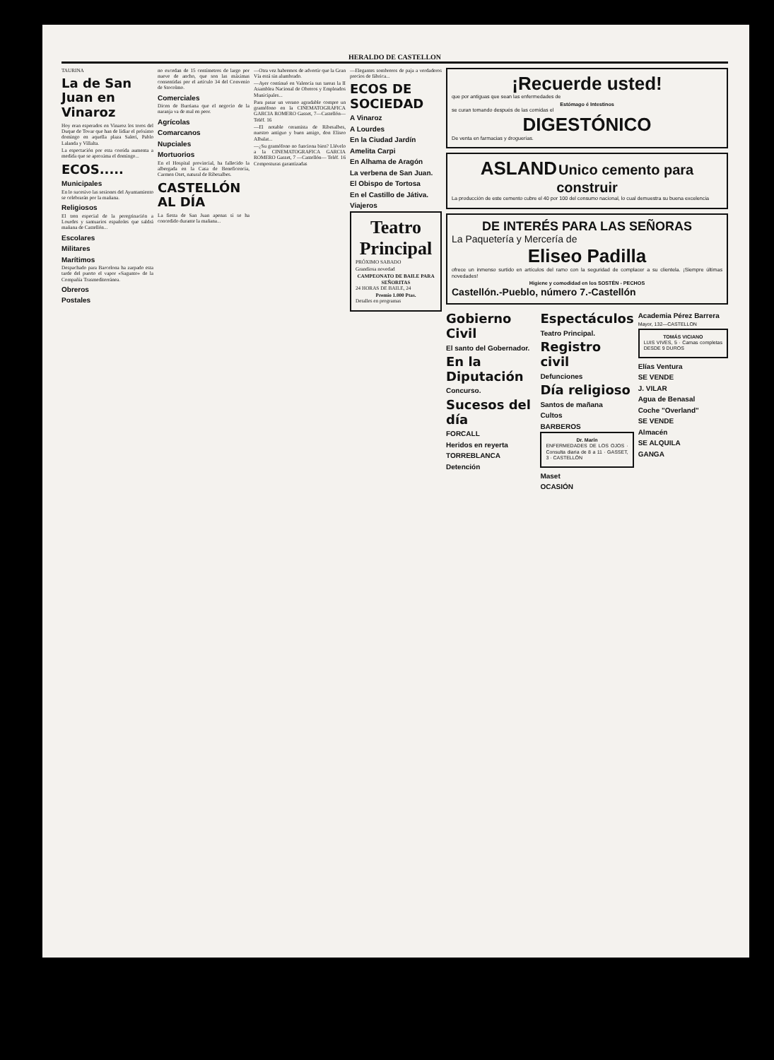HERALDO DE CASTELLON
TAURINA
La de San Juan en Vinaroz
Hoy eran esperados en Vinaroz los toros del Duque de Tovar que han de lidiar el próximo domingo en aquella plaza Saleri, Pablo Lalanda y Villalta.
La espectación por esta corrida aumenta a medida que se aproxima el domingo...
ECOS.....
Municipales
En lo sucesivo las sesiones del Ayuntamiento se celebrarán por la mañana.
Religiosos
El tren especial de la peregrinación a Lourdes y santuarios españoles que saldrá mañana de Castellón...
Escolares
Militares
Marítimos
Despachado para Barcelona ha zarpado esta tarde del puerto el vapor «Saguntο» de la Compañía Trasmediterránea.
Obreros
Postales
no excedan de 15 centímetros de largo por nueve de ancho, que son las máximas consentidas por el artículo 34 del Convenio de Stocolmo.
Comerciales
Dicen de Burriana que el negocio de la naranja va de mal en peor.
Agrícolas
Comarcanos
Nupciales
Mortuorios
En el Hospital provincial, ha fallecido la albergada en la Casa de Beneficencia, Carmen Oset, natural de Ribesalbes.
CASTELLÓN AL DÍA
La fiesta de San Juan apenas si se ha concedido durante la mañana...
—Otra vez habremos de advertir que la Gran Vía está sin alumbrado.
—Ayer continuó en Valencia sus tareas la II Asamblea Nacional de Obreros y Empleados Municipales...
Para pasar un verano agradable compre un gramófono en la CINEMATOGRAFICA GARCIA ROMERO Gasset, 7—Castellón—Teléf. 16
—El notable ceramista de Ribesalbes, nuestro antiguo y buen amigo, don Eliseo Albalat...
—¿Su gramófono no funciona bien? Llévelo a la CINEMATOGRAFICA GARCIA ROMERO Gasset, 7 —Castellón— Teléf. 16 Composturas garantizadas
—Elegantes sombreros de paja a verdaderos precios de fábrica...
ECOS DE SOCIEDAD
A Vinaroz
A Lourdes
En la Ciudad Jardín
Amelita Carpi
En Alhama de Aragón
La verbena de San Juan.
El Obispo de Tortosa
En el Castillo de Játiva.
Viajeros
Teatro Principal
PRÓXIMO SABADO
Grandiosa novedad
CAMPEONATO DE BAILE PARA SEÑORITAS
24 HORAS DE BAILE, 24
Premio 1.000 Ptas.
Detalles en programas
¡Recuerde usted!
que por antiguas que sean las enfermedades de
Estómago é Intestinos
se curan tomando después de las comidas el
DIGESTÓNICO
De venta en farmacias y droguerías.
ASLAND Unico cemento para construir
La producción de este cemento cubre el 40 por 100 del consumo nacional, lo cual demuestra su buena excelencia
DE INTERÉS PARA LAS SEÑORAS
La Paquetería y Mercería de
Eliseo Padilla
ofrece un inmenso surtido en artículos del ramo con la seguridad de complacer a su clientela. ¡Siempre últimas novedades!
Higiene y comodidad en los SOSTÉN - PECHOS
Castellón.-Pueblo, número 7.-Castellón
Gobierno Civil
El santo del Gobernador.
En la Diputación
Concurso.
Sucesos del día
FORCALL
Heridos en reyerta
TORREBLANCA
Detención
Espectáculos
Teatro Principal.
Registro civil
Defunciones
Día religioso
Santos de mañana
Cultos
BARBEROS
Dr. Marín
ENFERMEDADES DE LOS OJOS · Consulta diaria de 8 a 11 · GASSET, 3 · CASTELLÓN
Maset
OCASIÓN
Academia Pérez Barrera
Mayor, 132—CASTELLON
TOMÁS VICIANO
LUIS VIVES, 5 · Camas completas DESDE 9 DUROS
Elías Ventura
SE VENDE
J. VILAR
Agua de Benasal
Coche "Overland"
SE VENDE
Almacén
SE ALQUILA
GANGA